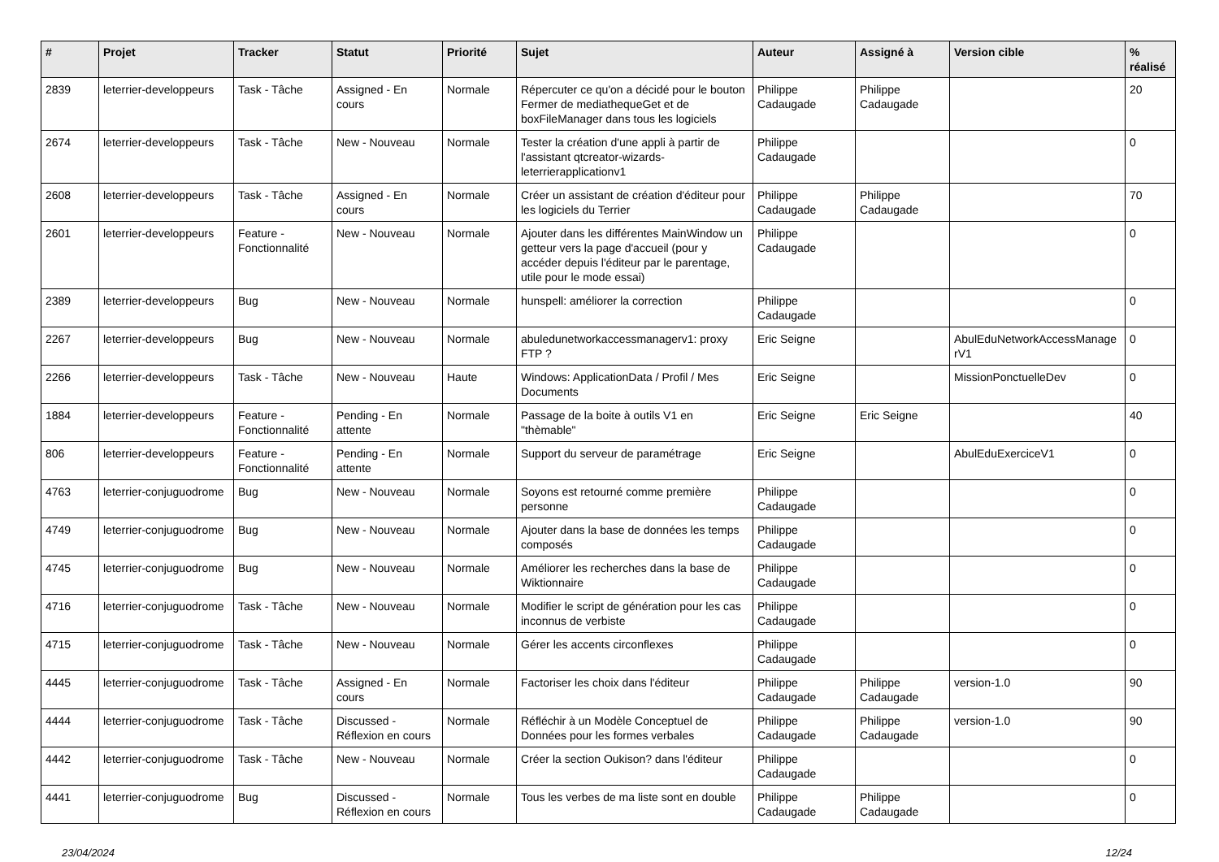| # | Projet | Tracker | Statut | Priorité | Sujet | Auteur | Assigné à | Version cible | % réalisé |
| --- | --- | --- | --- | --- | --- | --- | --- | --- | --- |
| 2839 | leterrier-developpeurs | Task - Tâche | Assigned - En cours | Normale | Répercuter ce qu'on a décidé pour le bouton Fermer de mediathequeGet et de boxFileManager dans tous les logiciels | Philippe Cadaugade | Philippe Cadaugade | | 20 |
| 2674 | leterrier-developpeurs | Task - Tâche | New - Nouveau | Normale | Tester la création d'une appli à partir de l'assistant qtcreator-wizards-leterrierapplicationv1 | Philippe Cadaugade | | | 0 |
| 2608 | leterrier-developpeurs | Task - Tâche | Assigned - En cours | Normale | Créer un assistant de création d'éditeur pour les logiciels du Terrier | Philippe Cadaugade | Philippe Cadaugade | | 70 |
| 2601 | leterrier-developpeurs | Feature - Fonctionnalité | New - Nouveau | Normale | Ajouter dans les différentes MainWindow un getteur vers la page d'accueil (pour y accéder depuis l'éditeur par le parentage, utile pour le mode essai) | Philippe Cadaugade | | | 0 |
| 2389 | leterrier-developpeurs | Bug | New - Nouveau | Normale | hunspell: améliorer la correction | Philippe Cadaugade | | | 0 |
| 2267 | leterrier-developpeurs | Bug | New - Nouveau | Normale | abuledunetworkaccessmanagerv1: proxy FTP ? | Eric Seigne | | AbulEduNetworkAccessManage rV1 | 0 |
| 2266 | leterrier-developpeurs | Task - Tâche | New - Nouveau | Haute | Windows: ApplicationData / Profil / Mes Documents | Eric Seigne | | MissionPonctuelleDev | 0 |
| 1884 | leterrier-developpeurs | Feature - Fonctionnalité | Pending - En attente | Normale | Passage de la boite à outils V1 en "thèmable" | Eric Seigne | Eric Seigne | | 40 |
| 806 | leterrier-developpeurs | Feature - Fonctionnalité | Pending - En attente | Normale | Support du serveur de paramétrage | Eric Seigne | | AbulEduExerciceV1 | 0 |
| 4763 | leterrier-conjuguodrome | Bug | New - Nouveau | Normale | Soyons est retourné comme première personne | Philippe Cadaugade | | | 0 |
| 4749 | leterrier-conjuguodrome | Bug | New - Nouveau | Normale | Ajouter dans la base de données les temps composés | Philippe Cadaugade | | | 0 |
| 4745 | leterrier-conjuguodrome | Bug | New - Nouveau | Normale | Améliorer les recherches dans la base de Wiktionnaire | Philippe Cadaugade | | | 0 |
| 4716 | leterrier-conjuguodrome | Task - Tâche | New - Nouveau | Normale | Modifier le script de génération pour les cas inconnus de verbiste | Philippe Cadaugade | | | 0 |
| 4715 | leterrier-conjuguodrome | Task - Tâche | New - Nouveau | Normale | Gérer les accents circonflexes | Philippe Cadaugade | | | 0 |
| 4445 | leterrier-conjuguodrome | Task - Tâche | Assigned - En cours | Normale | Factoriser les choix dans l'éditeur | Philippe Cadaugade | Philippe Cadaugade | version-1.0 | 90 |
| 4444 | leterrier-conjuguodrome | Task - Tâche | Discussed - Réflexion en cours | Normale | Réfléchir à un Modèle Conceptuel de Données pour les formes verbales | Philippe Cadaugade | Philippe Cadaugade | version-1.0 | 90 |
| 4442 | leterrier-conjuguodrome | Task - Tâche | New - Nouveau | Normale | Créer la section Oukison? dans l'éditeur | Philippe Cadaugade | | | 0 |
| 4441 | leterrier-conjuguodrome | Bug | Discussed - Réflexion en cours | Normale | Tous les verbes de ma liste sont en double | Philippe Cadaugade | Philippe Cadaugade | | 0 |
23/04/2024 12/24